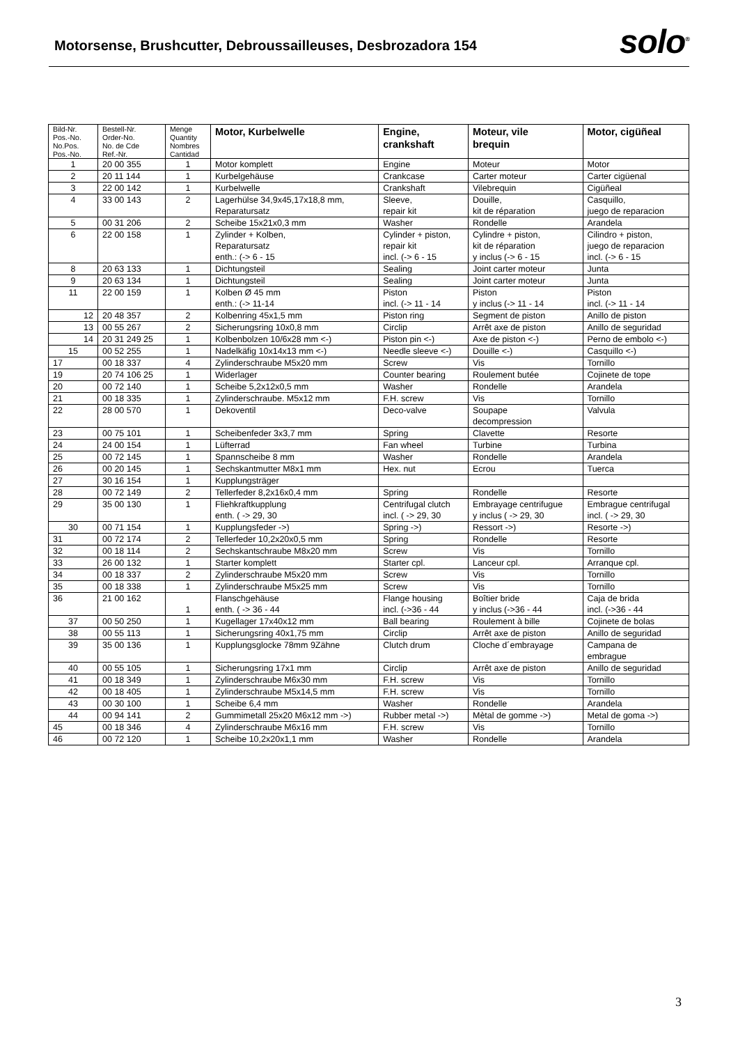Motorsense, Brushcutter, Debroussailleuses, Desbrozadora 154
solo<sup>®</sup>
| Bild-Nr. Pos.-No. No.Pos. Pos.-No. | Bestell-Nr. Order-No. No. de Cde Ref.-Nr. | Menge Quantity Nombres Cantidad | Motor, Kurbelwelle | Engine, crankshaft | Moteur, vile brequin | Motor, cigüñeal |
| --- | --- | --- | --- | --- | --- | --- |
| 1 | 20 00 355 | 1 | Motor komplett | Engine | Moteur | Motor |
| 2 | 20 11 144 | 1 | Kurbelgehäuse | Crankcase | Carter moteur | Carter cigüenal |
| 3 | 22 00 142 | 1 | Kurbelwelle | Crankshaft | Vilebrequin | Cigüñeal |
| 4 | 33 00 143 | 2 | Lagerhülse 34,9x45,17x18,8 mm, Reparatursatz | Sleeve, repair kit | Douille, kit de réparation | Casquillo, juego de reparacion |
| 5 | 00 31 206 | 2 | Scheibe 15x21x0,3 mm | Washer | Rondelle | Arandela |
| 6 | 22 00 158 | 1 | Zylinder + Kolben, Reparatursatz enth.: (-> 6 - 15 | Cylinder + piston, repair kit incl. (-> 6 - 15 | Cylindre + piston, kit de réparation y inclus (-> 6 - 15 | Cilindro + piston, juego de reparacion incl. (-> 6 - 15 |
| 8 | 20 63 133 | 1 | Dichtungsteil | Sealing | Joint carter moteur | Junta |
| 9 | 20 63 134 | 1 | Dichtungsteil | Sealing | Joint carter moteur | Junta |
| 11 | 22 00 159 | 1 | Kolben Ø 45 mm enth.: (-> 11-14 | Piston incl. (-> 11 - 14 | Piston y inclus (-> 11 - 14 | Piston incl. (-> 11 - 14 |
| 12 | 20 48 357 | 2 | Kolbenring 45x1,5 mm | Piston ring | Segment de piston | Anillo de piston |
| 13 | 00 55 267 | 2 | Sicherungsring 10x0,8 mm | Circlip | Arrêt axe de piston | Anillo de seguridad |
| 14 | 20 31 249 25 | 1 | Kolbenbolzen 10/6x28 mm <-) | Piston pin <-) | Axe de piston <-) | Perno de embolo <-) |
| 15 | 00 52 255 | 1 | Nadelkäfig 10x14x13 mm <-) | Needle sleeve <-) | Douille <-) | Casquillo <-) |
| 17 | 00 18 337 | 4 | Zylinderschraube M5x20 mm | Screw | Vis | Tornillo |
| 19 | 20 74 106 25 | 1 | Widerlager | Counter bearing | Roulement butée | Cojinete de tope |
| 20 | 00 72 140 | 1 | Scheibe 5,2x12x0,5 mm | Washer | Rondelle | Arandela |
| 21 | 00 18 335 | 1 | Zylinderschraube. M5x12 mm | F.H. screw | Vis | Tornillo |
| 22 | 28 00 570 | 1 | Dekoventil | Deco-valve | Soupape decompression | Valvula |
| 23 | 00 75 101 | 1 | Scheibenfeder 3x3,7 mm | Spring | Clavette | Resorte |
| 24 | 24 00 154 | 1 | Lüfterrad | Fan wheel | Turbine | Turbina |
| 25 | 00 72 145 | 1 | Spannscheibe 8 mm | Washer | Rondelle | Arandela |
| 26 | 00 20 145 | 1 | Sechskantmutter M8x1 mm | Hex. nut | Ecrou | Tuerca |
| 27 | 30 16 154 | 1 | Kupplungsträger | | | |
| 28 | 00 72 149 | 2 | Tellerfeder 8,2x16x0,4 mm | Spring | Rondelle | Resorte |
| 29 | 35 00 130 | 1 | Fliehkraftkupplung enth. ( -> 29, 30 | Centrifugal clutch incl. ( -> 29, 30 | Embrayage centrifugue y inclus ( -> 29, 30 | Embrague centrifugal incl. ( -> 29, 30 |
| 30 | 00 71 154 | 1 | Kupplungsfeder ->) | Spring ->) | Ressort ->) | Resorte ->) |
| 31 | 00 72 174 | 2 | Tellerfeder 10,2x20x0,5 mm | Spring | Rondelle | Resorte |
| 32 | 00 18 114 | 2 | Sechskantschraube M8x20 mm | Screw | Vis | Tornillo |
| 33 | 26 00 132 | 1 | Starter komplett | Starter cpl. | Lanceur cpl. | Arranque cpl. |
| 34 | 00 18 337 | 2 | Zylinderschraube M5x20 mm | Screw | Vis | Tornillo |
| 35 | 00 18 338 | 1 | Zylinderschraube M5x25 mm | Screw | Vis | Tornillo |
| 36 | 21 00 162 | 1 | Flanschgehäuse enth. ( -> 36 - 44 | Flange housing incl. (->36 - 44 | Boîtier bride y inclus (->36 - 44 | Caja de brida incl. (->36 - 44 |
| 37 | 00 50 250 | 1 | Kugellager 17x40x12 mm | Ball bearing | Roulement à bille | Cojinete de bolas |
| 38 | 00 55 113 | 1 | Sicherungsring 40x1,75 mm | Circlip | Arrêt axe de piston | Anillo de seguridad |
| 39 | 35 00 136 | 1 | Kupplungsglocke 78mm 9Zähne | Clutch drum | Cloche d´embrayage | Campana de embrague |
| 40 | 00 55 105 | 1 | Sicherungsring 17x1 mm | Circlip | Arrêt axe de piston | Anillo de seguridad |
| 41 | 00 18 349 | 1 | Zylinderschraube M6x30 mm | F.H. screw | Vis | Tornillo |
| 42 | 00 18 405 | 1 | Zylinderschraube M5x14,5 mm | F.H. screw | Vis | Tornillo |
| 43 | 00 30 100 | 1 | Scheibe 6,4 mm | Washer | Rondelle | Arandela |
| 44 | 00 94 141 | 2 | Gummimetall 25x20 M6x12 mm ->) | Rubber metal ->) | Mètal de gomme ->) | Metal de goma ->) |
| 45 | 00 18 346 | 4 | Zylinderschraube M6x16 mm | F.H. screw | Vis | Tornillo |
| 46 | 00 72 120 | 1 | Scheibe 10,2x20x1,1 mm | Washer | Rondelle | Arandela |
3